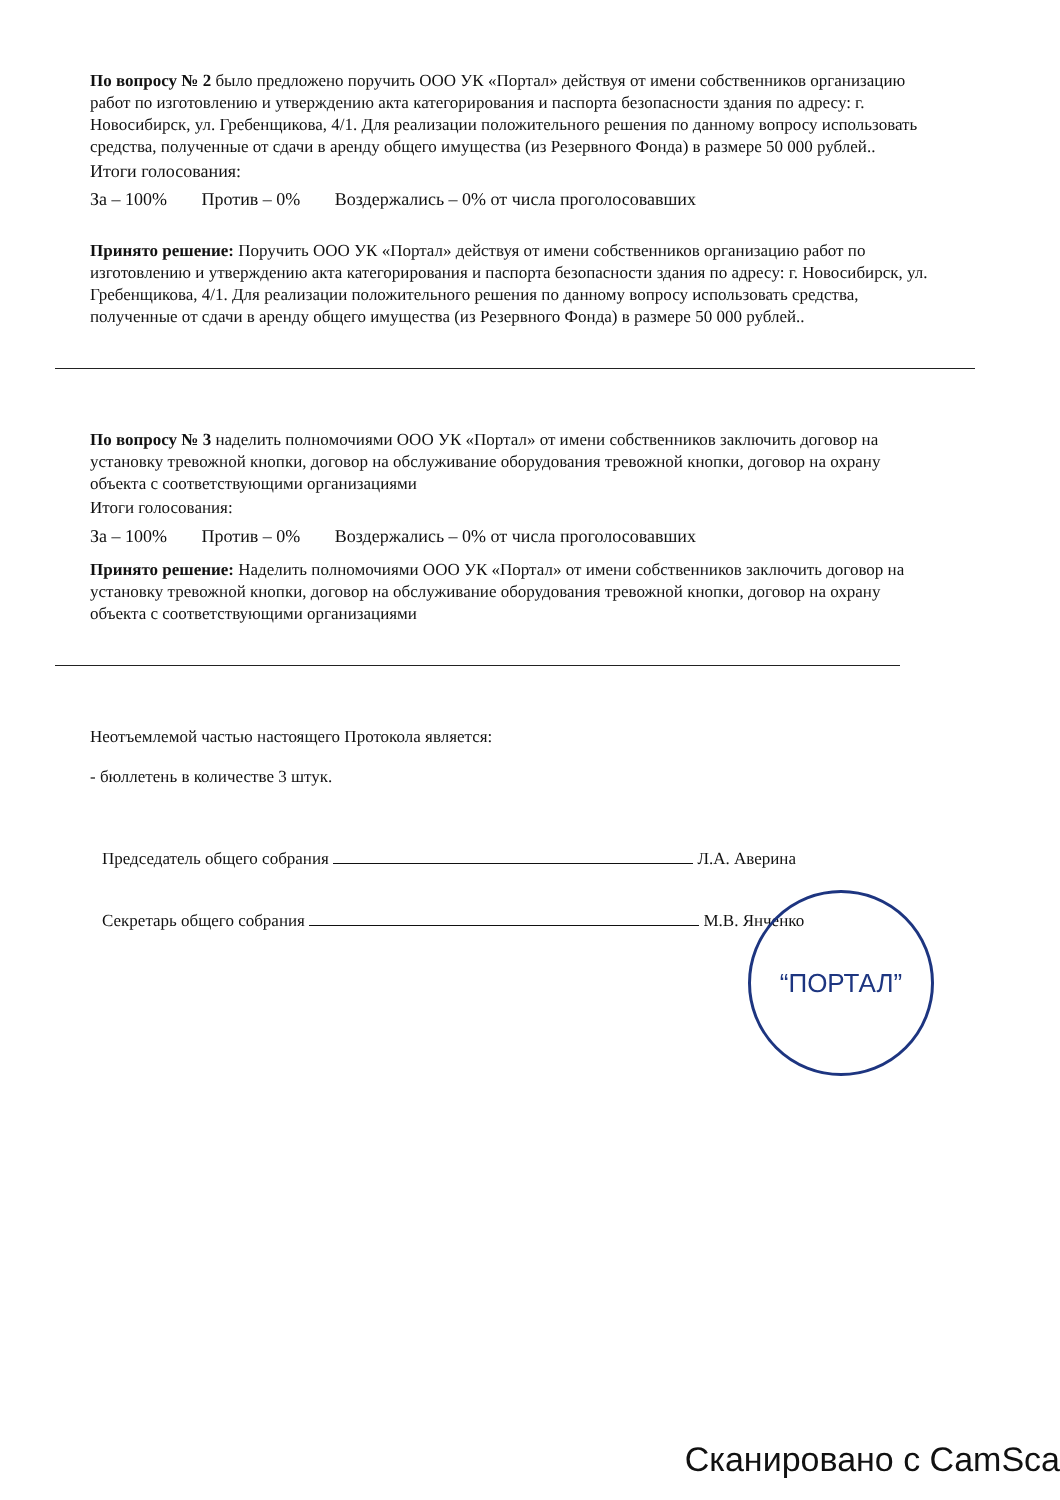По вопросу № 2 было предложено поручить ООО УК «Портал» действуя от имени собственников организацию работ по изготовлению и утверждению акта категорирования и паспорта безопасности здания по адресу: г. Новосибирск, ул. Гребенщикова, 4/1. Для реализации положительного решения по данному вопросу использовать средства, полученные от сдачи в аренду общего имущества (из Резервного Фонда) в размере 50 000 рублей..
Итоги голосования:
За – 100% Против – 0% Воздержались – 0% от числа проголосовавших
Принято решение: Поручить ООО УК «Портал» действуя от имени собственников организацию работ по изготовлению и утверждению акта категорирования и паспорта безопасности здания по адресу: г. Новосибирск, ул. Гребенщикова, 4/1. Для реализации положительного решения по данному вопросу использовать средства, полученные от сдачи в аренду общего имущества (из Резервного Фонда) в размере 50 000 рублей..
По вопросу № 3 наделить полномочиями ООО УК «Портал» от имени собственников заключить договор на установку тревожной кнопки, договор на обслуживание оборудования тревожной кнопки, договор на охрану объекта с соответствующими организациями
Итоги голосования:
За – 100% Против – 0% Воздержались – 0% от числа проголосовавших
Принято решение: Наделить полномочиями ООО УК «Портал» от имени собственников заключить договор на установку тревожной кнопки, договор на обслуживание оборудования тревожной кнопки, договор на охрану объекта с соответствующими организациями
Неотъемлемой частью настоящего Протокола является:
- бюллетень в количестве 3 штук.
Председатель общего собрания Л.А. Аверина
Секретарь общего собрания М.В. Янченко
“ПОРТАЛ”
Сканировано с CamSca